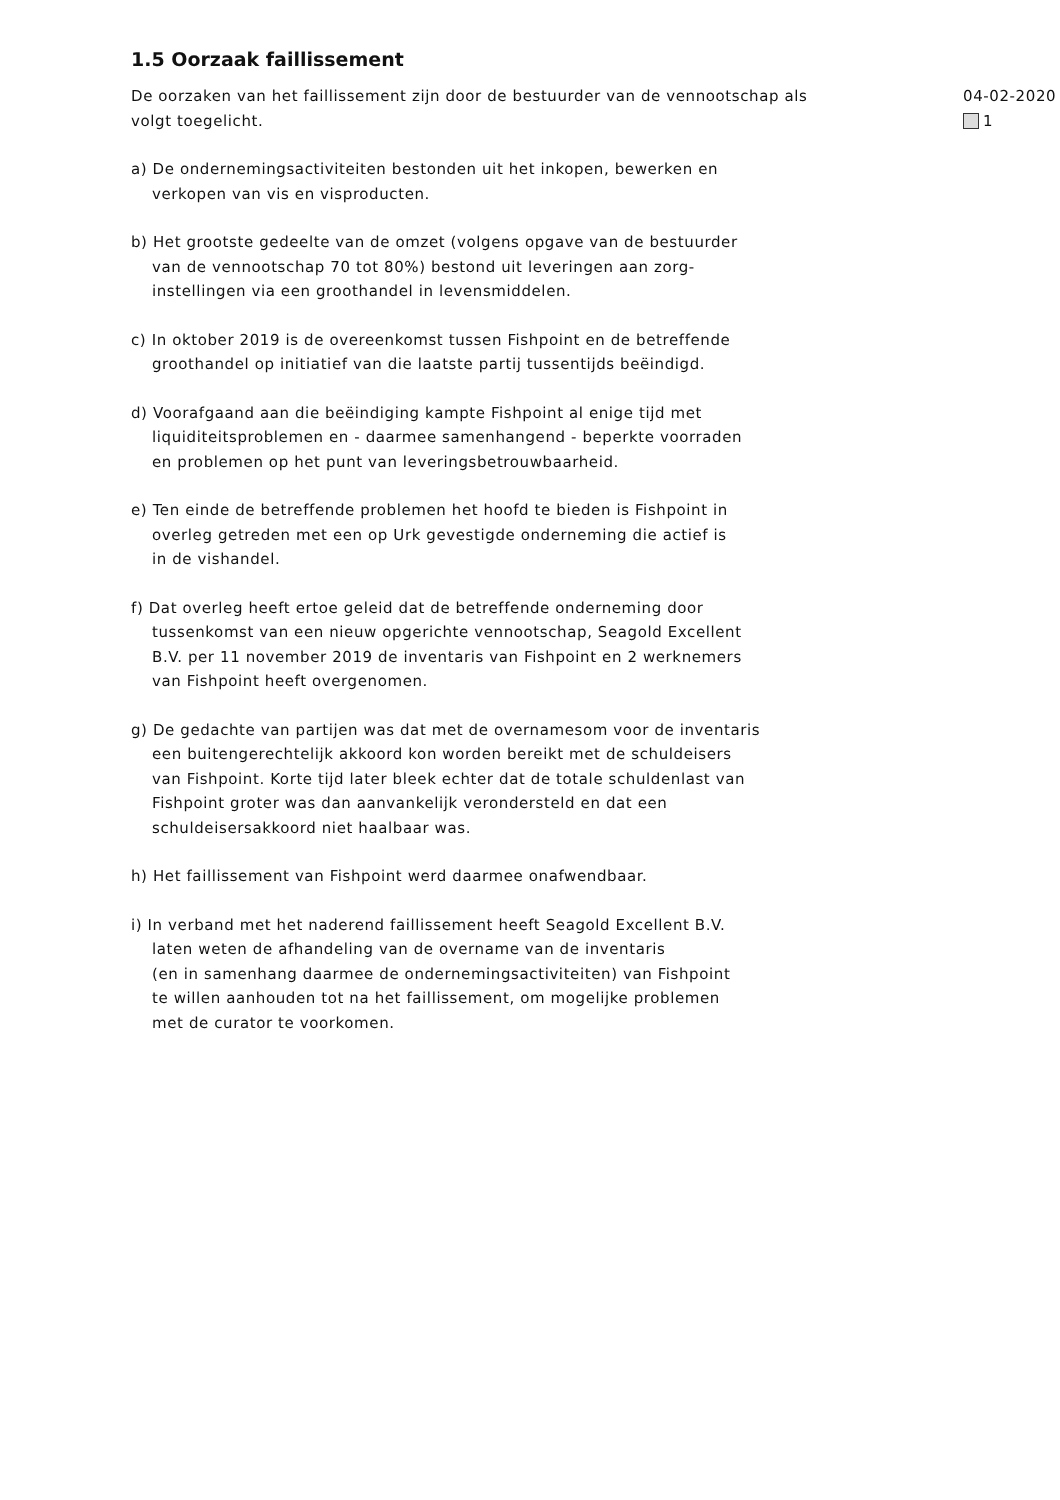1.5 Oorzaak faillissement
De oorzaken van het faillissement zijn door de bestuurder van de vennootschap als volgt toegelicht.
a) De ondernemingsactiviteiten bestonden uit het inkopen, bewerken en
verkopen van vis en visproducten.
b) Het grootste gedeelte van de omzet (volgens opgave van de bestuurder
van de vennootschap 70 tot 80%) bestond uit leveringen aan zorg-
instellingen via een groothandel in levensmiddelen.
c) In oktober 2019 is de overeenkomst tussen Fishpoint en de betreffende
groothandel op initiatief van die laatste partij tussentijds beëindigd.
d) Voorafgaand aan die beëindiging kampte Fishpoint al enige tijd met
liquiditeitsproblemen en - daarmee samenhangend - beperkte voorraden
en problemen op het punt van leveringsbetrouwbaarheid.
e) Ten einde de betreffende problemen het hoofd te bieden is Fishpoint in
overleg getreden met een op Urk gevestigde onderneming die actief is
in de vishandel.
f) Dat overleg heeft ertoe geleid dat de betreffende onderneming door
tussenkomst van een nieuw opgerichte vennootschap, Seagold Excellent
B.V. per 11 november 2019 de inventaris van Fishpoint en 2 werknemers
van Fishpoint heeft overgenomen.
g) De gedachte van partijen was dat met de overnamesom voor de inventaris
een buitengerechtelijk akkoord kon worden bereikt met de schuldeisers
van Fishpoint. Korte tijd later bleek echter dat de totale schuldenlast van
Fishpoint groter was dan aanvankelijk verondersteld en dat een
schuldeisersakkoord niet haalbaar was.
h) Het faillissement van Fishpoint werd daarmee onafwendbaar.
i) In verband met het naderend faillissement heeft Seagold Excellent B.V.
laten weten de afhandeling van de overname van de inventaris
(en in samenhang daarmee de ondernemingsactiviteiten) van Fishpoint
te willen aanhouden tot na het faillissement, om mogelijke problemen
met de curator te voorkomen.
04-02-2020
1